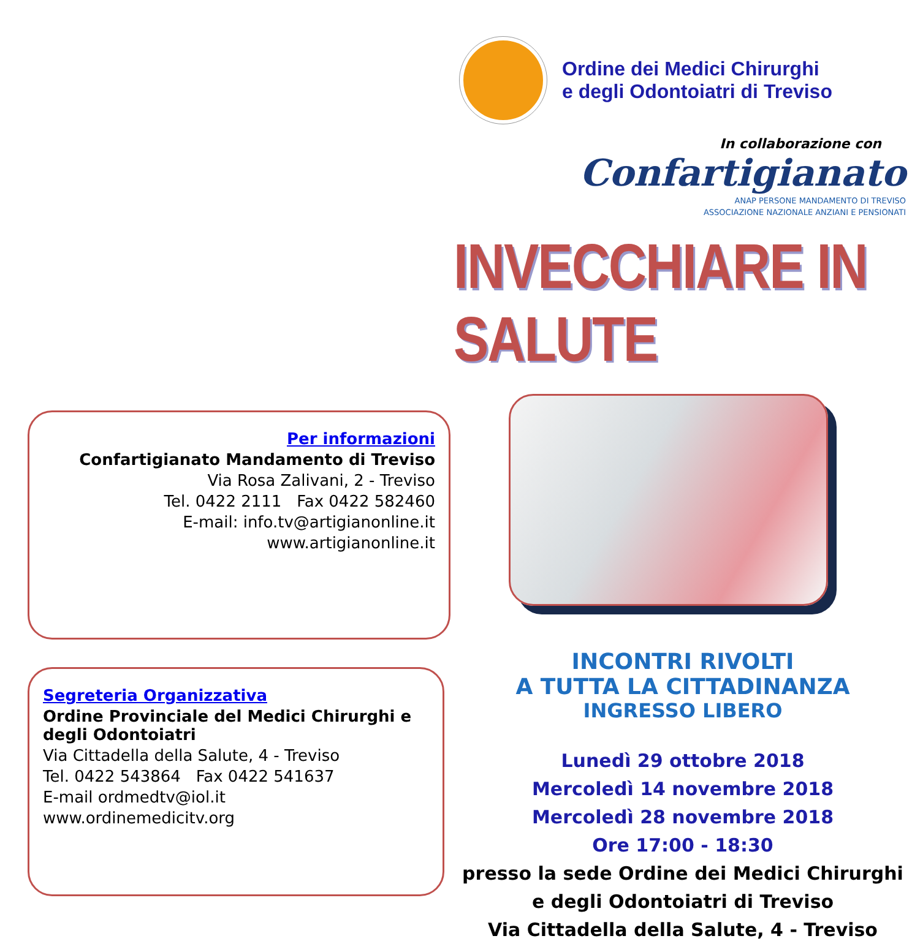Per informazioni
Confartigianato Mandamento di Treviso
Via Rosa Zalivani, 2 - Treviso
Tel. 0422 2111 Fax 0422 582460
E-mail: info.tv@artigianonline.it
www.artigianonline.it
Segreteria Organizzativa
Ordine Provinciale del Medici Chirurghi e degli Odontoiatri
Via Cittadella della Salute, 4 - Treviso
Tel. 0422 543864 Fax 0422 541637
E-mail ordmedtv@iol.it
www.ordinemedicitv.org
Ordine dei Medici Chirurghi
e degli Odontoiatri di Treviso
In collaborazione con
Confartigianato
ANAP PERSONE MANDAMENTO DI TREVISO
ASSOCIAZIONE NAZIONALE ANZIANI E PENSIONATI
INVECCHIARE IN SALUTE
INCONTRI RIVOLTI
A TUTTA LA CITTADINANZA
INGRESSO LIBERO
Lunedì 29 ottobre 2018
Mercoledì 14 novembre 2018
Mercoledì 28 novembre 2018
Ore 17:00 - 18:30
presso la sede Ordine dei Medici Chirurghi
e degli Odontoiatri di Treviso
Via Cittadella della Salute, 4 - Treviso